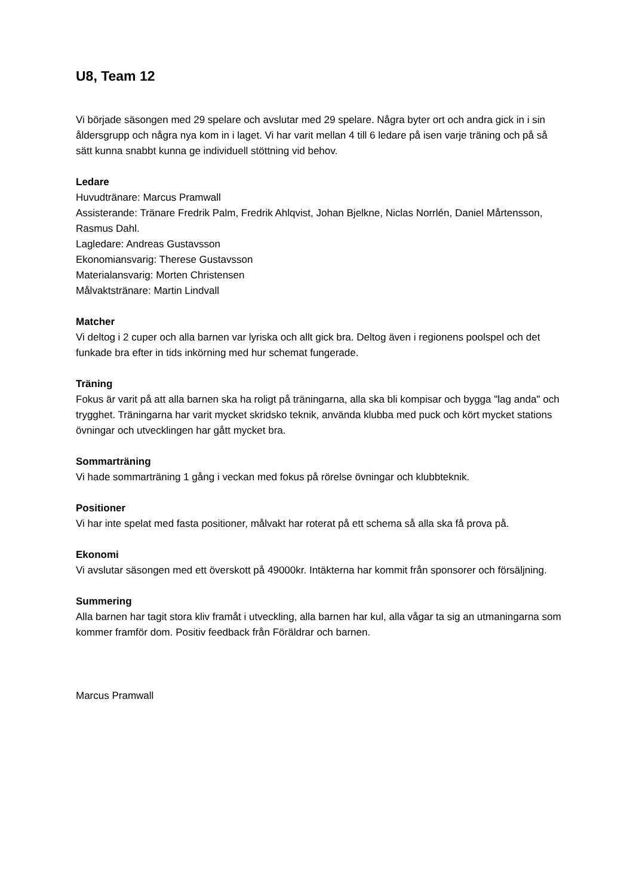U8, Team 12
Vi började säsongen med 29 spelare och avslutar med 29 spelare. Några byter ort och andra gick in i sin åldersgrupp och några nya kom in i laget. Vi har varit mellan 4 till 6 ledare på isen varje träning och på så sätt kunna snabbt kunna ge individuell stöttning vid behov.
Ledare
Huvudtränare: Marcus Pramwall
Assisterande: Tränare Fredrik Palm, Fredrik Ahlqvist, Johan Bjelkne, Niclas Norrlén, Daniel Mårtensson, Rasmus Dahl.
Lagledare: Andreas Gustavsson
Ekonomiansvarig: Therese Gustavsson
Materialansvarig: Morten Christensen
Målvaktstränare: Martin Lindvall
Matcher
Vi deltog i 2 cuper och alla barnen var lyriska och allt gick bra. Deltog även i regionens poolspel och det funkade bra efter in tids inkörning med hur schemat fungerade.
Träning
Fokus är varit på att alla barnen ska ha roligt på träningarna, alla ska bli kompisar och bygga "lag anda" och trygghet. Träningarna har varit mycket skridsko teknik, använda klubba med puck och kört mycket stations övningar och utvecklingen har gått mycket bra.
Sommarträning
Vi hade sommarträning 1 gång i veckan med fokus på rörelse övningar och klubbteknik.
Positioner
Vi har inte spelat med fasta positioner, målvakt har roterat på ett schema så alla ska få prova på.
Ekonomi
Vi avslutar säsongen med ett överskott på 49000kr. Intäkterna har kommit från sponsorer och försäljning.
Summering
Alla barnen har tagit stora kliv framåt i utveckling, alla barnen har kul, alla vågar ta sig an utmaningarna som kommer framför dom. Positiv feedback från Föräldrar och barnen.
Marcus Pramwall